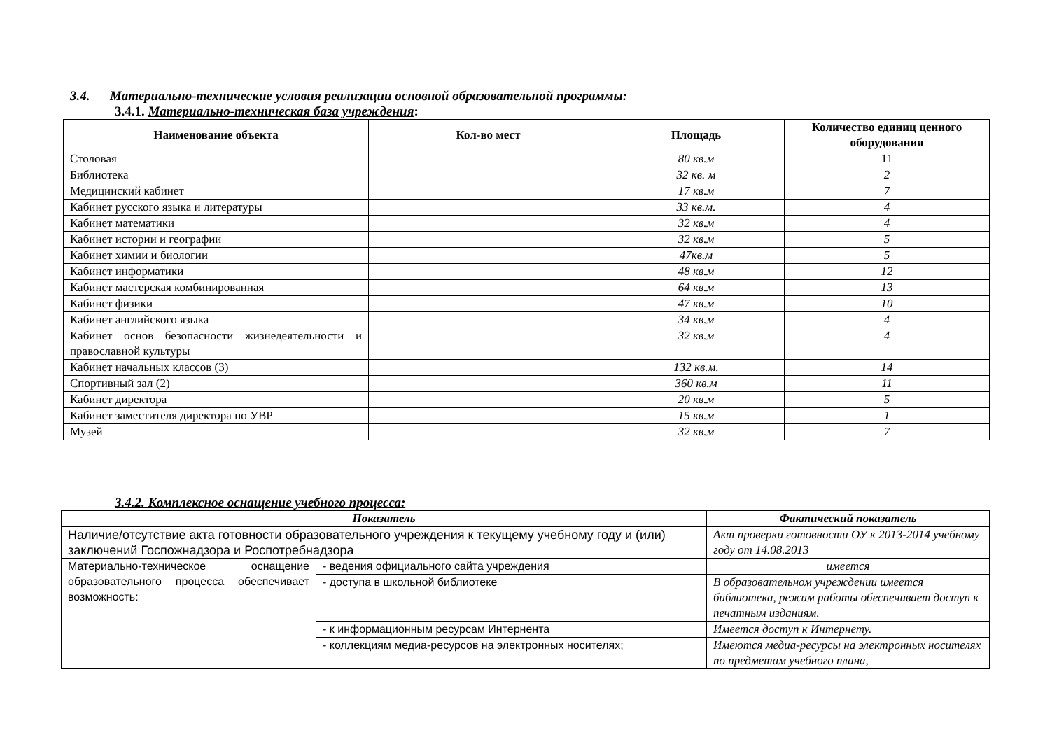3.4. Материально-технические условия реализации основной образовательной программы:
3.4.1. Материально-техническая база учреждения:
| Наименование объекта | Кол-во мест | Площадь | Количество единиц ценного оборудования |
| --- | --- | --- | --- |
| Столовая | | 80 кв.м | 11 |
| Библиотека | | 32 кв. м | 2 |
| Медицинский кабинет | | 17 кв.м | 7 |
| Кабинет русского языка и литературы | | 33 кв.м. | 4 |
| Кабинет математики | | 32 кв.м | 4 |
| Кабинет истории и географии | | 32 кв.м | 5 |
| Кабинет химии и биологии | | 47кв.м | 5 |
| Кабинет информатики | | 48 кв.м | 12 |
| Кабинет мастерская комбинированная | | 64 кв.м | 13 |
| Кабинет физики | | 47 кв.м | 10 |
| Кабинет английского языка | | 34 кв.м | 4 |
| Кабинет основ безопасности жизнедеятельности и православной культуры | | 32 кв.м | 4 |
| Кабинет начальных классов (3) | | 132 кв.м. | 14 |
| Спортивный зал (2) | | 360 кв.м | 11 |
| Кабинет директора | | 20 кв.м | 5 |
| Кабинет заместителя директора по УВР | | 15 кв.м | 1 |
| Музей | | 32 кв.м | 7 |
3.4.2. Комплексное оснащение учебного процесса:
| Показатель | | Фактический показатель |
| --- | --- | --- |
| Наличие/отсутствие акта готовности образовательного учреждения к текущему учебному году и (или) заключений Госпожнадзора и Роспотребнадзора | | Акт проверки готовности ОУ к 2013-2014 учебному году от 14.08.2013 |
| Материально-техническое оснащение образовательного процесса обеспечивает возможность: | - ведения официального сайта учреждения | имеется |
| | - доступа в школьной библиотеке | В образовательном учреждении имеется библиотека, режим работы обеспечивает доступ к печатным изданиям. |
| | - к информационным ресурсам Интернента | Имеется доступ к Интернету. |
| | - коллекциям медиа-ресурсов на электронных носителях; | Имеются медиа-ресурсы на электронных носителях по предметам учебного плана, |